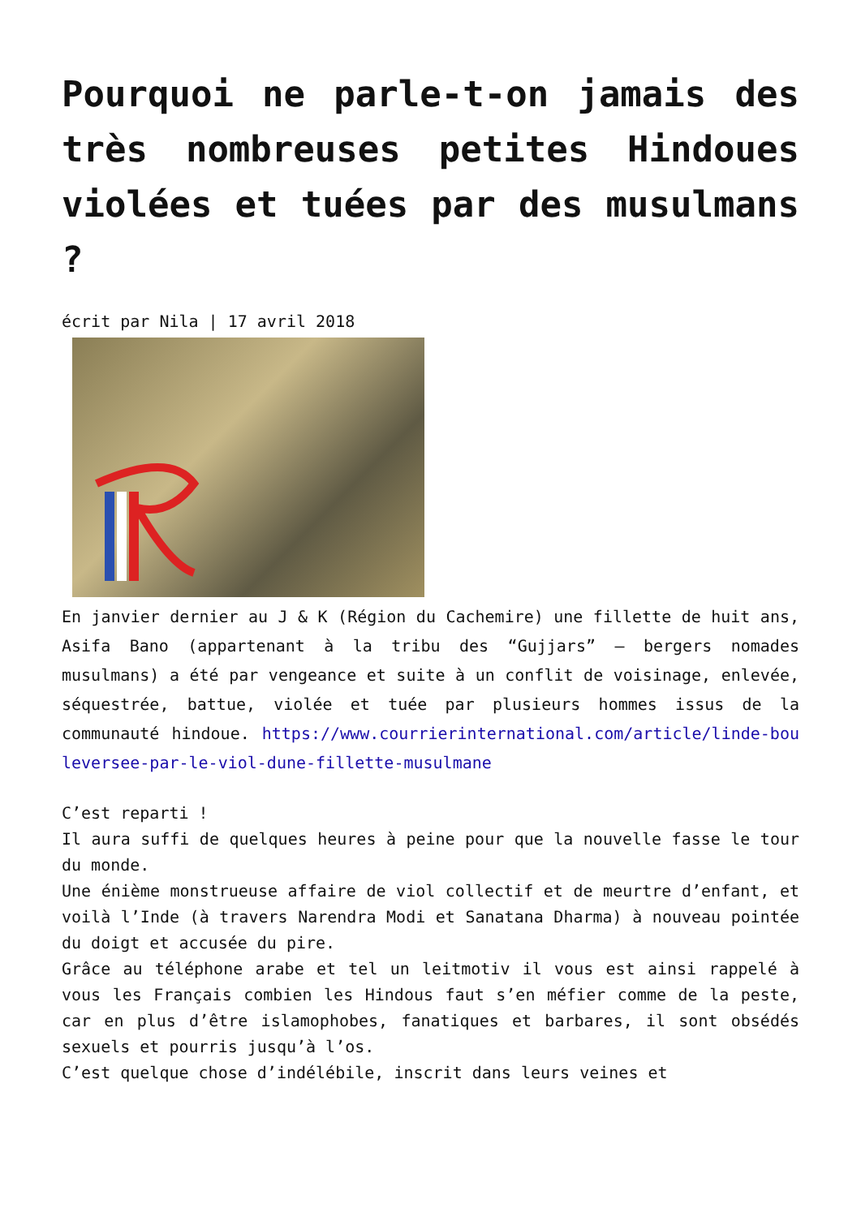Pourquoi ne parle-t-on jamais des très nombreuses petites Hindoues violées et tuées par des musulmans ?
écrit par Nila | 17 avril 2018
En janvier dernier au J & K (Région du Cachemire) une fillette de huit ans, Asifa Bano (appartenant à la tribu des “Gujjars” – bergers nomades musulmans) a été par vengeance et suite à un conflit de voisinage, enlevée, séquestrée, battue, violée et tuée par plusieurs hommes issus de la communauté hindoue. https://www.courrierinternational.com/article/linde-bouleversee-par-le-viol-dune-fillette-musulmane
C’est reparti !
Il aura suffi de quelques heures à peine pour que la nouvelle fasse le tour du monde.
Une énième monstrueuse affaire de viol collectif et de meurtre d’enfant, et voilà l’Inde (à travers Narendra Modi et Sanatana Dharma) à nouveau pointée du doigt et accusée du pire.
Grâce au téléphone arabe et tel un leitmotiv il vous est ainsi rappelé à vous les Français combien les Hindous faut s’en méfier comme de la peste, car en plus d’être islamophobes, fanatiques et barbares, il sont obsédés sexuels et pourris jusqu’à l’os.
C’est quelque chose d’indélébile, inscrit dans leurs veines et